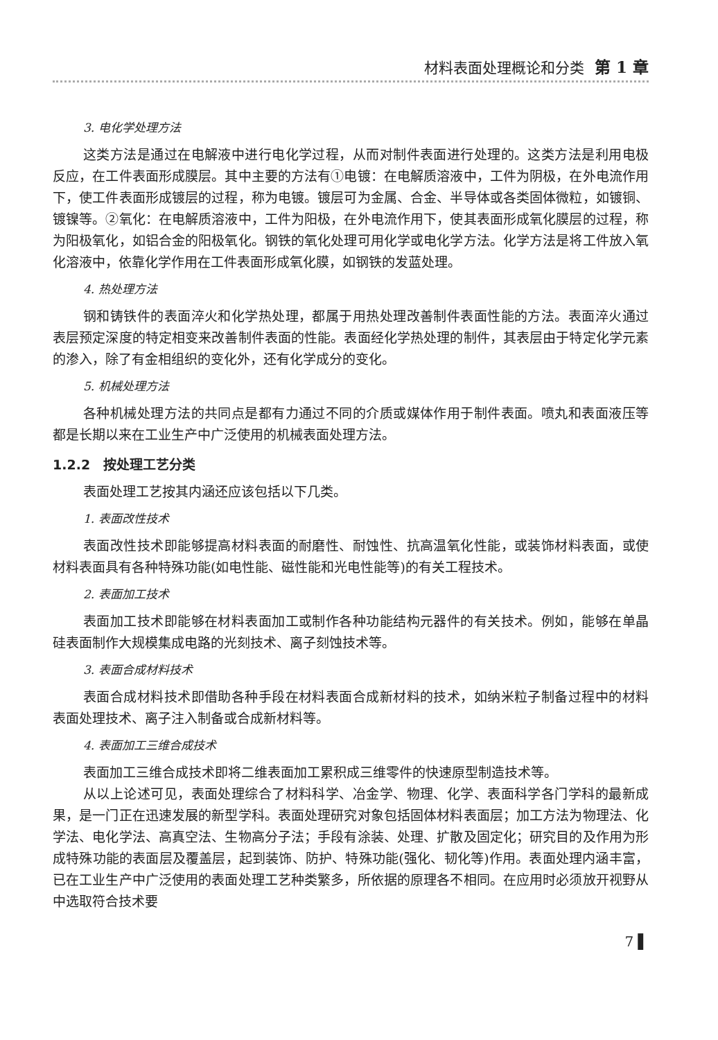材料表面处理概论和分类 第 1 章
3. 电化学处理方法
这类方法是通过在电解液中进行电化学过程，从而对制件表面进行处理的。这类方法是利用电极反应，在工件表面形成膜层。其中主要的方法有①电镀：在电解质溶液中，工件为阴极，在外电流作用下，使工件表面形成镀层的过程，称为电镀。镀层可为金属、合金、半导体或各类固体微粒，如镀铜、镀镍等。②氧化：在电解质溶液中，工件为阳极，在外电流作用下，使其表面形成氧化膜层的过程，称为阳极氧化，如铝合金的阳极氧化。钢铁的氧化处理可用化学或电化学方法。化学方法是将工件放入氧化溶液中，依靠化学作用在工件表面形成氧化膜，如钢铁的发蓝处理。
4. 热处理方法
钢和铸铁件的表面淬火和化学热处理，都属于用热处理改善制件表面性能的方法。表面淬火通过表层预定深度的特定相变来改善制件表面的性能。表面经化学热处理的制件，其表层由于特定化学元素的渗入，除了有金相组织的变化外，还有化学成分的变化。
5. 机械处理方法
各种机械处理方法的共同点是都有力通过不同的介质或媒体作用于制件表面。喷丸和表面液压等都是长期以来在工业生产中广泛使用的机械表面处理方法。
1.2.2　按处理工艺分类
表面处理工艺按其内涵还应该包括以下几类。
1. 表面改性技术
表面改性技术即能够提高材料表面的耐磨性、耐蚀性、抗高温氧化性能，或装饰材料表面，或使材料表面具有各种特殊功能(如电性能、磁性能和光电性能等)的有关工程技术。
2. 表面加工技术
表面加工技术即能够在材料表面加工或制作各种功能结构元器件的有关技术。例如，能够在单晶硅表面制作大规模集成电路的光刻技术、离子刻蚀技术等。
3. 表面合成材料技术
表面合成材料技术即借助各种手段在材料表面合成新材料的技术，如纳米粒子制备过程中的材料表面处理技术、离子注入制备或合成新材料等。
4. 表面加工三维合成技术
表面加工三维合成技术即将二维表面加工累积成三维零件的快速原型制造技术等。
从以上论述可见，表面处理综合了材料科学、冶金学、物理、化学、表面科学各门学科的最新成果，是一门正在迅速发展的新型学科。表面处理研究对象包括固体材料表面层；加工方法为物理法、化学法、电化学法、高真空法、生物高分子法；手段有涂装、处理、扩散及固定化；研究目的及作用为形成特殊功能的表面层及覆盖层，起到装饰、防护、特殊功能(强化、韧化等)作用。表面处理内涵丰富，已在工业生产中广泛使用的表面处理工艺种类繁多，所依据的原理各不相同。在应用时必须放开视野从中选取符合技术要
7 ▌